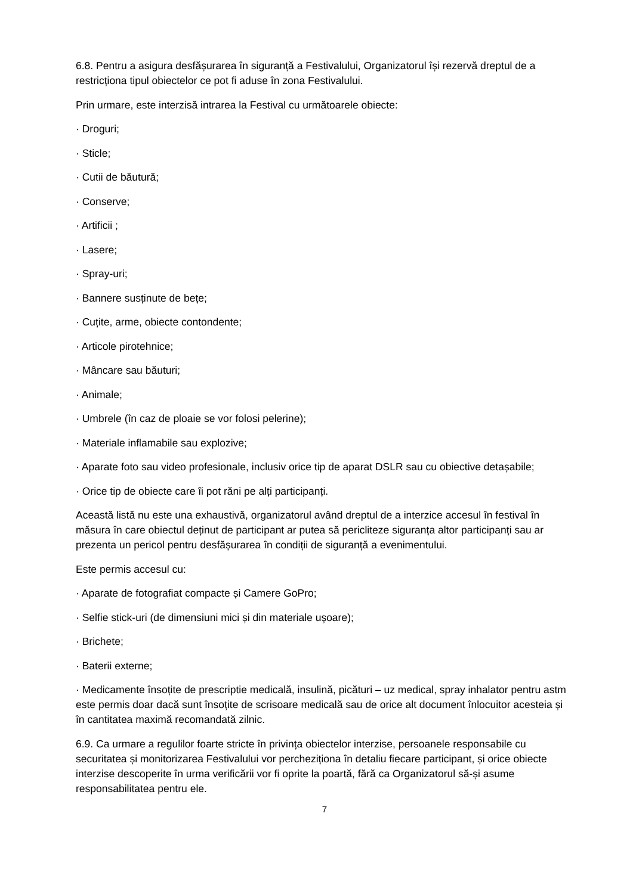6.8. Pentru a asigura desfășurarea în siguranță a Festivalului, Organizatorul își rezervă dreptul de a restricționa tipul obiectelor ce pot fi aduse în zona Festivalului.
Prin urmare, este interzisă intrarea la Festival cu următoarele obiecte:
· Droguri;
· Sticle;
· Cutii de băutură;
· Conserve;
· Artificii ;
· Lasere;
· Spray-uri;
· Bannere susținute de bețe;
· Cuțite, arme, obiecte contondente;
· Articole pirotehnice;
· Mâncare sau băuturi;
· Animale;
· Umbrele (în caz de ploaie se vor folosi pelerine);
· Materiale inflamabile sau explozive;
· Aparate foto sau video profesionale, inclusiv orice tip de aparat DSLR sau cu obiective detașabile;
· Orice tip de obiecte care îi pot răni pe alți participanți.
Această listă nu este una exhaustivă, organizatorul având dreptul de a interzice accesul în festival în măsura în care obiectul deținut de participant ar putea să pericliteze siguranța altor participanți sau ar prezenta un pericol pentru desfășurarea în condiții de siguranță a evenimentului.
Este permis accesul cu:
· Aparate de fotografiat compacte și Camere GoPro;
· Selfie stick-uri (de dimensiuni mici și din materiale ușoare);
· Brichete;
· Baterii externe;
· Medicamente însoțite de prescriptie medicală, insulină, picături – uz medical, spray inhalator pentru astm este permis doar dacă sunt însoțite de scrisoare medicală sau de orice alt document înlocuitor acesteia și în cantitatea maximă recomandată zilnic.
6.9. Ca urmare a regulilor foarte stricte în privința obiectelor interzise, persoanele responsabile cu securitatea și monitorizarea Festivalului vor percheziționa în detaliu fiecare participant, și orice obiecte interzise descoperite în urma verificării vor fi oprite la poartă, fără ca Organizatorul să-și asume responsabilitatea pentru ele.
7